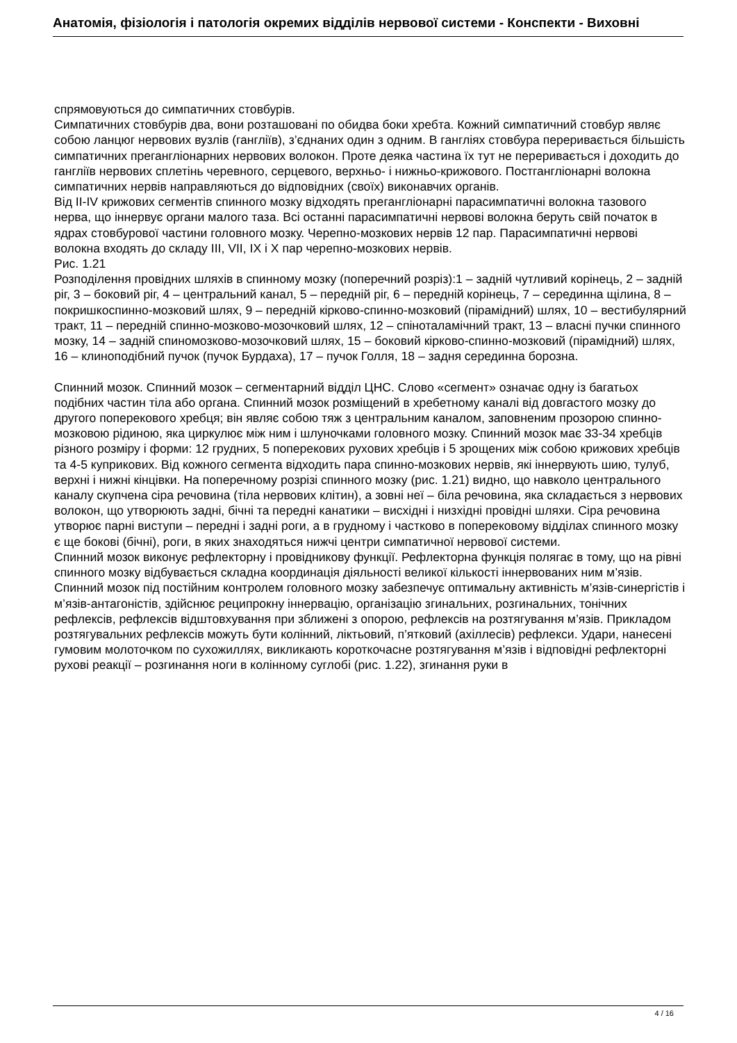Анатомія, фізіологія і патологія окремих відділів нервової системи - Конспекти - Виховні
спрямовуються до симпатичних стовбурів.
Симпатичних стовбурів два, вони розташовані по обидва боки хребта. Кожний симпатичний стовбур являє собою ланцюг нервових вузлів (гангліїв), з’єднаних один з одним. В гангліях стовбура переривається більшість симпатичних прегангліонарних нервових волокон. Проте деяка частина їх тут не переривається і доходить до гангліїв нервових сплетінь черевного, серцевого, верхньо- і нижньо-крижового. Постгангліонарні волокна симпатичних нервів направляються до відповідних (своїх) виконавчих органів.
Від II-IV крижових сегментів спинного мозку відходять прегангліонарні парасимпатичні волокна тазового нерва, що іннервує органи малого таза. Всі останні парасимпатичні нервові волокна беруть свій початок в ядрах стовбурової частини головного мозку. Черепно-мозкових нервів 12 пар. Парасимпатичні нервові волокна входять до складу III, VII, IX і X пар черепно-мозкових нервів.
Рис. 1.21
Розподілення провідних шляхів в спинному мозку (поперечний розріз):1 – задній чутливий корінець, 2 – задній ріг, 3 – боковий ріг, 4 – центральний канал, 5 – передній ріг, 6 – передній корінець, 7 – серединна щілина, 8 – покришкоспинно-мозковий шлях, 9 – передній кірково-спинно-мозковий (пірамідний) шлях, 10 – вестибулярний тракт, 11 – передній спинно-мозково-мозочковий шлях, 12 – спіноталамічний тракт, 13 – власні пучки спинного мозку, 14 – задній спиномозково-мозочковий шлях, 15 – боковий кірково-спинно-мозковий (пірамідний) шлях, 16 – клиноподібний пучок (пучок Бурдаха), 17 – пучок Голля, 18 – задня серединна борозна.
Спинний мозок. Спинний мозок – сегментарний відділ ЦНС. Слово «сегмент» означає одну із багатьох подібних частин тіла або органа. Спинний мозок розміщений в хребетному каналі від довгастого мозку до другого поперекового хребця; він являє собою тяж з центральним каналом, заповненим прозорою спинно-мозковою рідиною, яка циркулює між ним і шлуночками головного мозку. Спинний мозок має 33-34 хребців різного розміру і форми: 12 грудних, 5 поперекових рухових хребців і 5 зрощених між собою крижових хребців та 4-5 куприкових. Від кожного сегмента відходить пара спинно-мозкових нервів, які іннервують шию, тулуб, верхні і нижні кінцівки. На поперечному розрізі спинного мозку (рис. 1.21) видно, що навколо центрального каналу скупчена сіра речовина (тіла нервових клітин), а зовні неї – біла речовина, яка складається з нервових волокон, що утворюють задні, бічні та передні канатики – висхідні і низхідні провідні шляхи. Сіра речовина утворює парні виступи – передні і задні роги, а в грудному і частково в поперековому відділах спинного мозку є ще бокові (бічні), роги, в яких знаходяться нижчі центри симпатичної нервової системи.
Спинний мозок виконує рефлекторну і провідникову функції. Рефлекторна функція полягає в тому, що на рівні спинного мозку відбувається складна координація діяльності великої кількості іннервованих ним м’язів. Спинний мозок під постійним контролем головного мозку забезпечує оптимальну активність м’язів-синергістів і м’язів-антагоністів, здійснює реципрокну іннервацію, організацію згинальних, розгинальних, тонічних рефлексів, рефлексів відштовхування при зближені з опорою, рефлексів на розтягування м’язів. Прикладом розтягувальних рефлексів можуть бути колінний, ліктьовий, п’ятковий (ахіллесів) рефлекси. Удари, нанесені гумовим молоточком по сухожиллях, викликають короткочасне розтягування м’язів і відповідні рефлекторні рухові реакції – розгинання ноги в колінному суглобі (рис. 1.22), згинання руки в
4 / 16